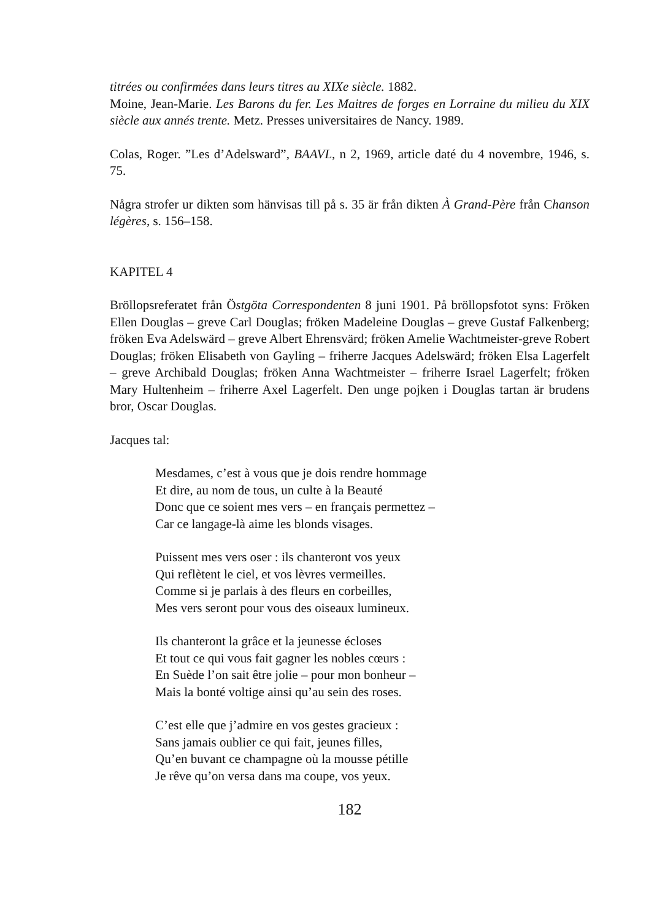titrées ou confirmées dans leurs titres au XIXe siècle. 1882.
Moine, Jean-Marie. Les Barons du fer. Les Maitres de forges en Lorraine du milieu du XIX siècle aux annés trente. Metz. Presses universitaires de Nancy. 1989.
Colas, Roger. ”Les d’Adelsward”, BAAVL, n 2, 1969, article daté du 4 novembre, 1946, s. 75.
Några strofer ur dikten som hänvisas till på s. 35 är från dikten À Grand-Père från Chanson légères, s. 156–158.
KAPITEL 4
Bröllopsreferatet från Östgöta Correspondenten 8 juni 1901. På bröllopsfotot syns: Fröken Ellen Douglas – greve Carl Douglas; fröken Madeleine Douglas – greve Gustaf Falkenberg; fröken Eva Adelswärd – greve Albert Ehrensvärd; fröken Amelie Wachtmeister-greve Robert Douglas; fröken Elisabeth von Gayling – friherre Jacques Adelswärd; fröken Elsa Lagerfelt – greve Archibald Douglas; fröken Anna Wachtmeister – friherre Israel Lagerfelt; fröken Mary Hultenheim – friherre Axel Lagerfelt. Den unge pojken i Douglas tartan är brudens bror, Oscar Douglas.
Jacques tal:
Mesdames, c’est à vous que je dois rendre hommage
Et dire, au nom de tous, un culte à la Beauté
Donc que ce soient mes vers – en français permettez –
Car ce langage-là aime les blonds visages.
Puissent mes vers oser : ils chanteront vos yeux
Qui reflètent le ciel, et vos lèvres vermeilles.
Comme si je parlais à des fleurs en corbeilles,
Mes vers seront pour vous des oiseaux lumineux.
Ils chanteront la grâce et la jeunesse écloses
Et tout ce qui vous fait gagner les nobles cœurs :
En Suède l’on sait être jolie – pour mon bonheur –
Mais la bonté voltige ainsi qu’au sein des roses.
C’est elle que j’admire en vos gestes gracieux :
Sans jamais oublier ce qui fait, jeunes filles,
Qu’en buvant ce champagne où la mousse pétille
Je rêve qu’on versa dans ma coupe, vos yeux.
182